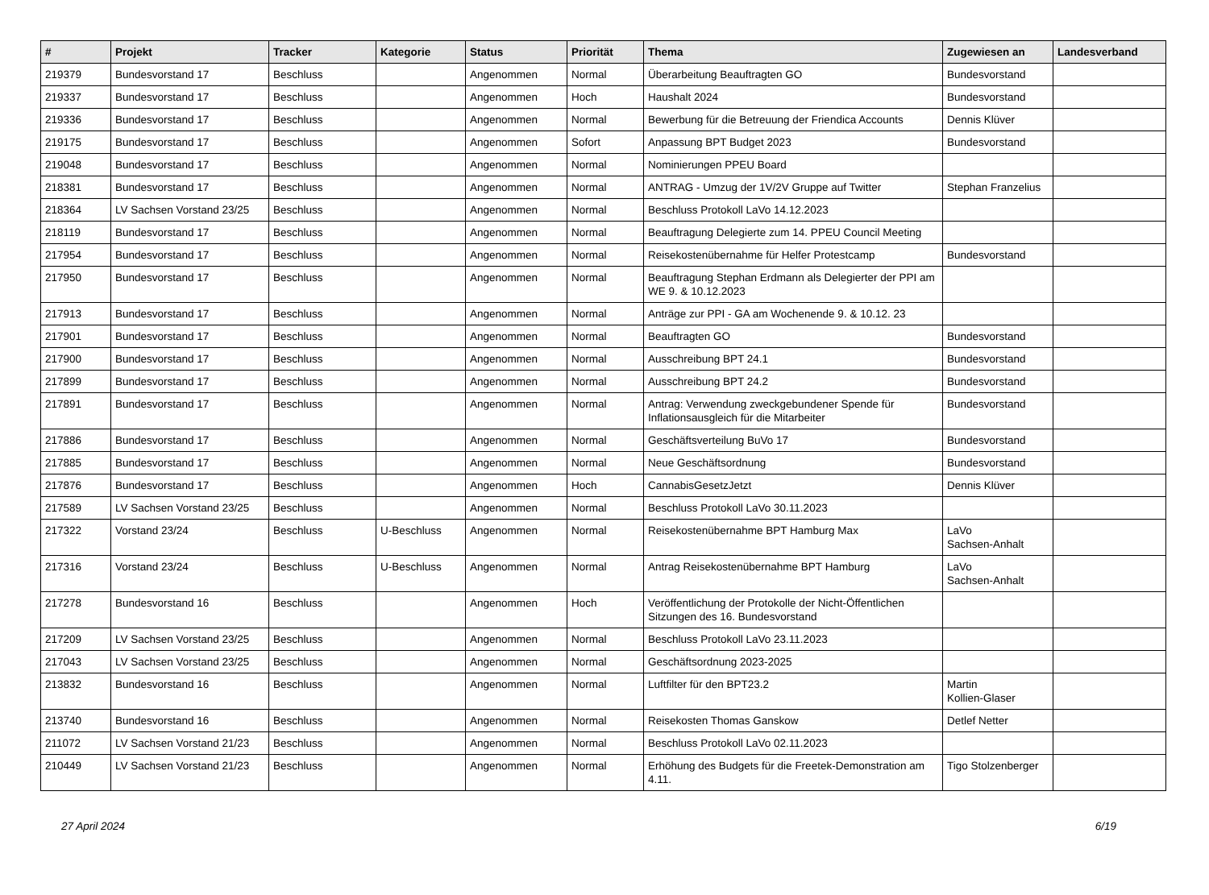| # | Projekt | Tracker | Kategorie | Status | Priorität | Thema | Zugewiesen an | Landesverband |
| --- | --- | --- | --- | --- | --- | --- | --- | --- |
| 219379 | Bundesvorstand 17 | Beschluss | | Angenommen | Normal | Überarbeitung Beauftragten GO | Bundesvorstand | |
| 219337 | Bundesvorstand 17 | Beschluss | | Angenommen | Hoch | Haushalt 2024 | Bundesvorstand | |
| 219336 | Bundesvorstand 17 | Beschluss | | Angenommen | Normal | Bewerbung für die Betreuung der Friendica Accounts | Dennis Klüver | |
| 219175 | Bundesvorstand 17 | Beschluss | | Angenommen | Sofort | Anpassung BPT Budget 2023 | Bundesvorstand | |
| 219048 | Bundesvorstand 17 | Beschluss | | Angenommen | Normal | Nominierungen PPEU Board | | |
| 218381 | Bundesvorstand 17 | Beschluss | | Angenommen | Normal | ANTRAG - Umzug der 1V/2V Gruppe auf Twitter | Stephan Franzelius | |
| 218364 | LV Sachsen Vorstand 23/25 | Beschluss | | Angenommen | Normal | Beschluss Protokoll LaVo 14.12.2023 | | |
| 218119 | Bundesvorstand 17 | Beschluss | | Angenommen | Normal | Beauftragung Delegierte zum 14. PPEU Council Meeting | | |
| 217954 | Bundesvorstand 17 | Beschluss | | Angenommen | Normal | Reisekostenübernahme für Helfer Protestcamp | Bundesvorstand | |
| 217950 | Bundesvorstand 17 | Beschluss | | Angenommen | Normal | Beauftragung Stephan Erdmann als Delegierter der PPI am WE 9. & 10.12.2023 | | |
| 217913 | Bundesvorstand 17 | Beschluss | | Angenommen | Normal | Anträge zur PPI - GA am Wochenende 9. & 10.12. 23 | | |
| 217901 | Bundesvorstand 17 | Beschluss | | Angenommen | Normal | Beauftragten GO | Bundesvorstand | |
| 217900 | Bundesvorstand 17 | Beschluss | | Angenommen | Normal | Ausschreibung BPT 24.1 | Bundesvorstand | |
| 217899 | Bundesvorstand 17 | Beschluss | | Angenommen | Normal | Ausschreibung BPT 24.2 | Bundesvorstand | |
| 217891 | Bundesvorstand 17 | Beschluss | | Angenommen | Normal | Antrag: Verwendung zweckgebundener Spende für Inflationsausgleich für die Mitarbeiter | Bundesvorstand | |
| 217886 | Bundesvorstand 17 | Beschluss | | Angenommen | Normal | Geschäftsverteilung BuVo 17 | Bundesvorstand | |
| 217885 | Bundesvorstand 17 | Beschluss | | Angenommen | Normal | Neue Geschäftsordnung | Bundesvorstand | |
| 217876 | Bundesvorstand 17 | Beschluss | | Angenommen | Hoch | CannabisGesetzJetzt | Dennis Klüver | |
| 217589 | LV Sachsen Vorstand 23/25 | Beschluss | | Angenommen | Normal | Beschluss Protokoll LaVo 30.11.2023 | | |
| 217322 | Vorstand 23/24 | Beschluss | U-Beschluss | Angenommen | Normal | Reisekostenübernahme BPT Hamburg Max | LaVo Sachsen-Anhalt | |
| 217316 | Vorstand 23/24 | Beschluss | U-Beschluss | Angenommen | Normal | Antrag Reisekostenübernahme BPT Hamburg | LaVo Sachsen-Anhalt | |
| 217278 | Bundesvorstand 16 | Beschluss | | Angenommen | Hoch | Veröffentlichung der Protokolle der Nicht-Öffentlichen Sitzungen des 16. Bundesvorstand | | |
| 217209 | LV Sachsen Vorstand 23/25 | Beschluss | | Angenommen | Normal | Beschluss Protokoll LaVo 23.11.2023 | | |
| 217043 | LV Sachsen Vorstand 23/25 | Beschluss | | Angenommen | Normal | Geschäftsordnung 2023-2025 | | |
| 213832 | Bundesvorstand 16 | Beschluss | | Angenommen | Normal | Luftfilter für den BPT23.2 | Martin Kollien-Glaser | |
| 213740 | Bundesvorstand 16 | Beschluss | | Angenommen | Normal | Reisekosten Thomas Ganskow | Detlef Netter | |
| 211072 | LV Sachsen Vorstand 21/23 | Beschluss | | Angenommen | Normal | Beschluss Protokoll LaVo 02.11.2023 | | |
| 210449 | LV Sachsen Vorstand 21/23 | Beschluss | | Angenommen | Normal | Erhöhung des Budgets für die Freetek-Demonstration am 4.11. | Tigo Stolzenberger | |
27 April 2024 6/19